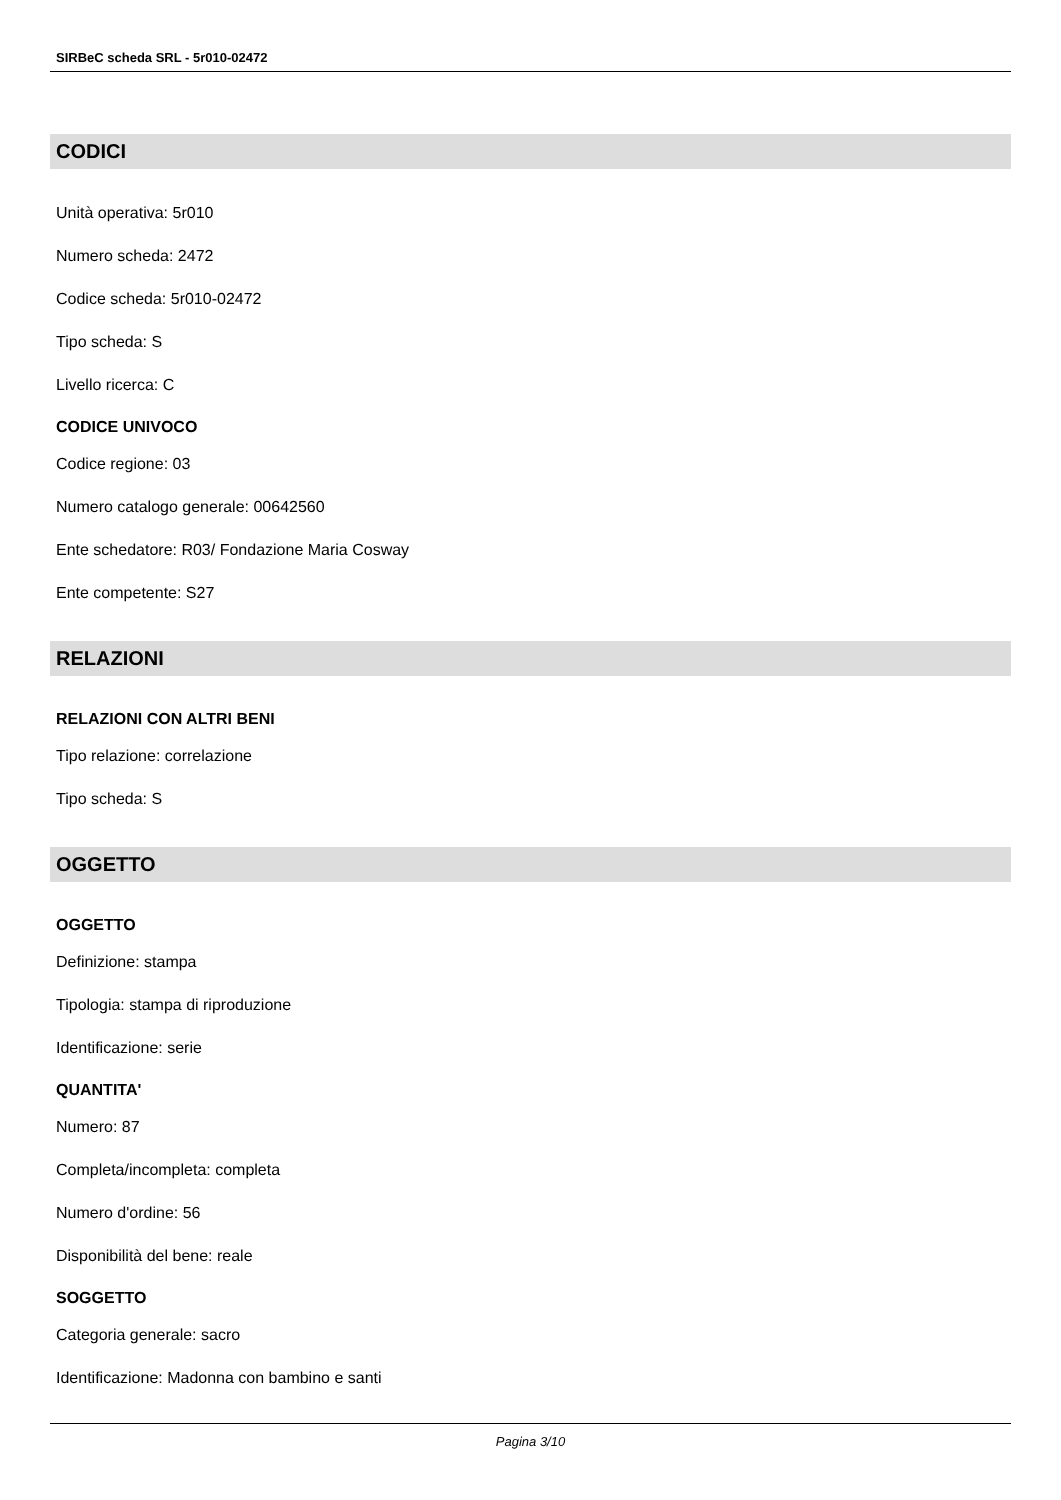SIRBeC scheda SRL - 5r010-02472
CODICI
Unità operativa: 5r010
Numero scheda: 2472
Codice scheda: 5r010-02472
Tipo scheda: S
Livello ricerca: C
CODICE UNIVOCO
Codice regione: 03
Numero catalogo generale: 00642560
Ente schedatore: R03/ Fondazione Maria Cosway
Ente competente: S27
RELAZIONI
RELAZIONI CON ALTRI BENI
Tipo relazione: correlazione
Tipo scheda: S
OGGETTO
OGGETTO
Definizione: stampa
Tipologia: stampa di riproduzione
Identificazione: serie
QUANTITA'
Numero: 87
Completa/incompleta: completa
Numero d'ordine: 56
Disponibilità del bene: reale
SOGGETTO
Categoria generale: sacro
Identificazione: Madonna con bambino e santi
Pagina 3/10